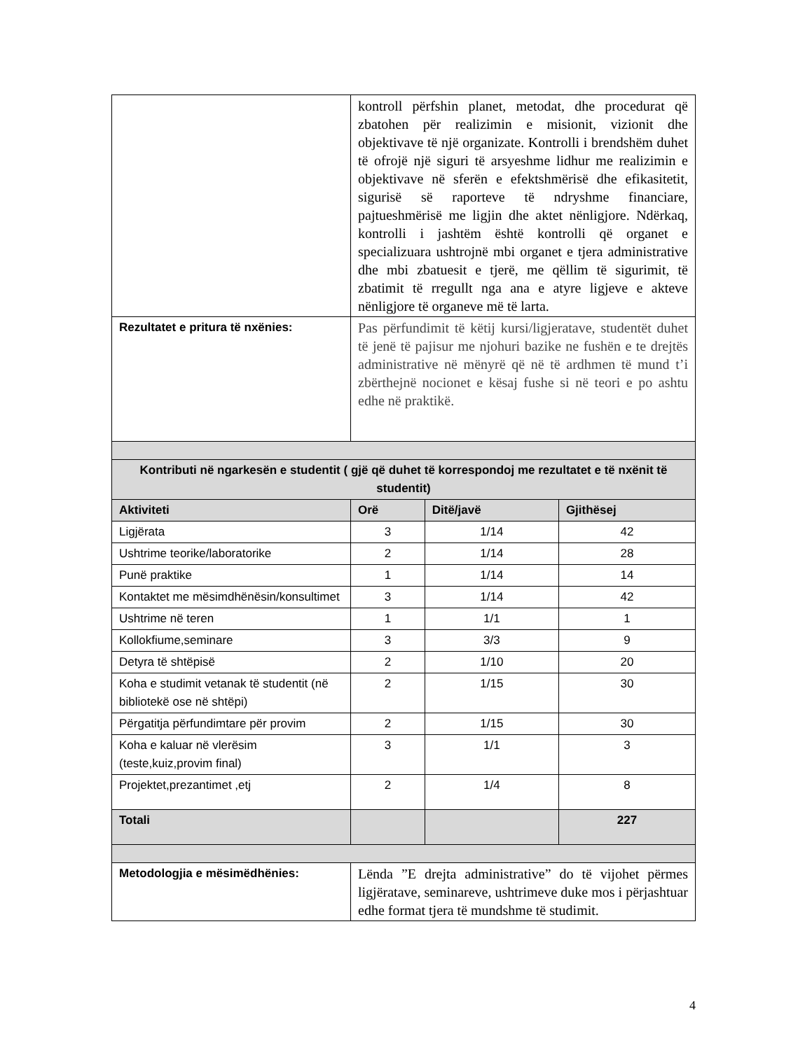| | kontroll përfshin planet, metodat, dhe procedurat që zbatohen për realizimin e misionit, vizionit dhe objektivave të një organizate. Kontrolli i brendshëm duhet të ofrojë një siguri të arsyeshme lidhur me realizimin e objektivave në sferën e efektshmërisë dhe efikasitetit, sigurisë së raporteve të ndryshme financiare, pajtueshmërisë me ligjin dhe aktet nënligjore. Ndërkaq, kontrolli i jashtëm është kontrolli që organet e specializuara ushtrojnë mbi organet e tjera administrative dhe mbi zbatuesit e tjerë, me qëllim të sigurimit, të zbatimit të rregullt nga ana e atyre ligjeve e akteve nënligjore të organeve më të larta. | | |
| Rezultatet e pritura të nxënies: | Pas përfundimit të këtij kursi/ligjeratave, studentët duhet të jenë të pajisur me njohuri bazike ne fushën e te drejtës administrative në mënyrë që në të ardhmen të mund t’i zbërthejnë nocionet e kësaj fushe si në teori e po ashtu edhe në praktikë. | | |
| Kontributi në ngarkesën e studentit ( gjë që duhet të korrespondoj me rezultatet e të nxënit të studentit) | | | |
| Aktiviteti | Orë | Ditë/javë | Gjithësej |
| Ligjërata | 3 | 1/14 | 42 |
| Ushtrime teorike/laboratorike | 2 | 1/14 | 28 |
| Punë praktike | 1 | 1/14 | 14 |
| Kontaktet me mësimdhënësin/konsultimet | 3 | 1/14 | 42 |
| Ushtrime në teren | 1 | 1/1 | 1 |
| Kollokfiume,seminare | 3 | 3/3 | 9 |
| Detyra të shtëpisë | 2 | 1/10 | 20 |
| Koha e studimit vetanak të studentit (në bibliotekë ose në shtëpi) | 2 | 1/15 | 30 |
| Përgatitja përfundimtare për provim | 2 | 1/15 | 30 |
| Koha e kaluar në vlerësim (teste,kuiz,provim final) | 3 | 1/1 | 3 |
| Projektet,prezantimet ,etj | 2 | 1/4 | 8 |
| Totali | | | 227 |
| Metodologjia e mësimëdhënies: | Lënda ”E drejta administrative” do të vijohet përmes ligjëratave, seminareve, ushtrimeve duke mos i përjashtuar edhe format tjera të mundshme të studimit. | | |
4